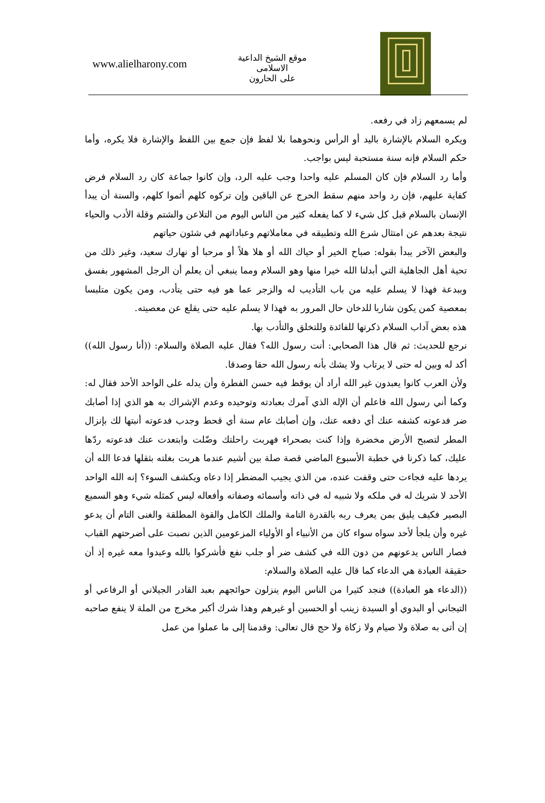موقع الشيخ الداعية الاسلامى
على الحارون
www.alielharony.com
لم يسمعهم زاد في رفعه.
ويكره السلام بالإشارة باليد أو الرأس ونحوهما بلا لفظ فإن جمع بين اللفظ والإشارة فلا يكره، وأما حكم السلام فإنه سنة مستحبة ليس بواجب.
وأما رد السلام فإن كان المسلم عليه واحدا وجب عليه الرد، وإن كانوا جماعة كان رد السلام فرض كفاية عليهم، فإن رد واحد منهم سقط الحرج عن الباقين وإن تركوه كلهم أثموا كلهم، والسنة أن يبدأ الإنسان بالسلام قبل كل شيء لا كما يفعله كثير من الناس اليوم من التلاعن والشتم وقلة الأدب والحياء نتيجة بعدهم عن امتثال شرع الله وتطبيقه في معاملاتهم وعباداتهم في شئون حياتهم
والبعض الآخر يبدأ بقوله: صباح الخير أو حياك الله أو هلا هلاً أو مرحبا أو نهارك سعيد، وغير ذلك من تحية أهل الجاهلية التي أبدلنا الله خيرا منها وهو السلام ومما ينبغي أن يعلم أن الرجل المشهور بفسق وببدعة فهذا لا يسلم عليه من باب التأديب له والزجر عما هو فيه حتى يتأدب، ومن يكون متلبسا بمعصية كمن يكون شاربا للدخان حال المرور به فهذا لا يسلم عليه حتى يقلع عن معصيته.
هذه بعض آداب السلام ذكرتها للفائدة وللتخلق والتأدب بها.
نرجع للحديث: ثم قال هذا الصحابي: أنت رسول الله؟ فقال عليه الصلاة والسلام: ((أنا رسول الله)) أكد له وبين له حتى لا يرتاب ولا يشك بأنه رسول الله حقا وصدقا.
ولأن العرب كانوا يعبدون غير الله أراد أن يوقظ فيه حسن الفطرة وأن يدله على الواحد الأحد فقال له: وكما أني رسول الله فاعلم أن الإله الذي آمرك بعبادته وتوحيده وعدم الإشراك به هو الذي إذا أصابك ضر فدعوته كشفه عنك أي دفعه عنك، وإن أصابك عام سنة أي قحط وجدب فدعوته أنبتها لك بإنزال المطر لتصبح الأرض مخضرة وإذا كنت بصحراء فهربت راحلتك وضّلت وابتعدت عنك فدعوته ردّها عليك، كما ذكرنا في خطبة الأسبوع الماضي قصة صلة بين أشيم عندما هربت بغلته بثقلها فدعا الله أن يردها عليه فجاءت حتى وقفت عنده، من الذي يجيب المضطر إذا دعاه ويكشف السوء؟ إنه الله الواحد الأحد لا شريك له في ملكه ولا شبيه له في ذاته وأسمائه وصفاته وأفعاله ليس كمثله شيء وهو السميع البصير فكيف يليق بمن يعرف ربه بالقدرة التامة والملك الكامل والقوة المطلقة والغنى التام أن يدعو غيره وأن يلجأ لأحد سواه سواء كان من الأنبياء أو الأولياء المزعومين الذين نصبت على أضرحتهم القباب فصار الناس يدعونهم من دون الله في كشف ضر أو جلب نفع فأشركوا بالله وعبدوا معه غيره إذ أن حقيقة العبادة هي الدعاء كما قال عليه الصلاة والسلام:
((الدعاء هو العبادة)) فنجد كثيرا من الناس اليوم ينزلون حوائجهم بعبد القادر الجيلاني أو الرفاعي أو التيجاني أو البدوي أو السيدة زينب أو الحسين أو غيرهم وهذا شرك أكبر مخرج من الملة لا ينفع صاحبه إن أتى به صلاة ولا صيام ولا زكاة ولا حج قال تعالى: وقدمنا إلى ما عملوا من عمل